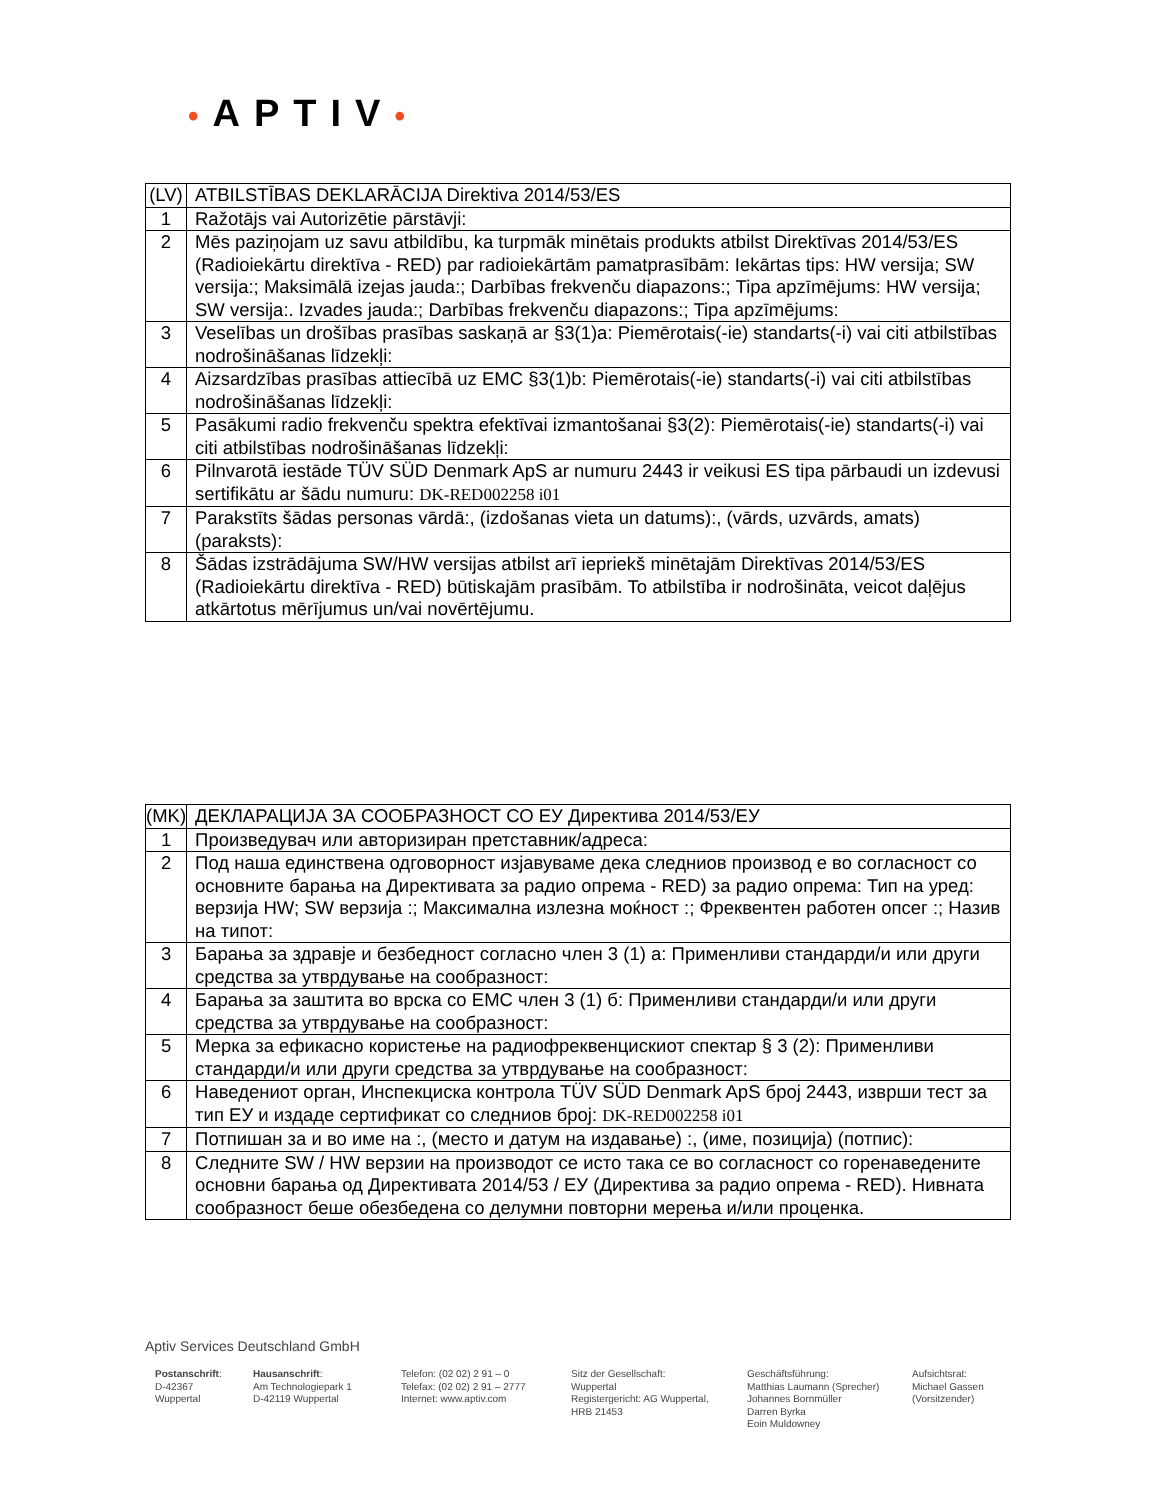•APTIV•
| (LV) | ATBILSTĪBAS DEKLARĀCIJA Direktiva 2014/53/ES |
| 1 | Ražotājs vai Autorizētie pārstāvji: |
| 2 | Mēs paziņojam uz savu atbildību, ka turpmāk minētais produkts atbilst Direktīvas 2014/53/ES (Radioiekārtu direktīva - RED) par radioiekārtām pamatprasībām: Iekārtas tips: HW versija; SW versija:; Maksimālā izejas jauda:; Darbības frekvenču diapazons:; Tipa apzīmējums: HW versija; SW versija:. Izvades jauda:; Darbības frekvenču diapazons:; Tipa apzīmējums: |
| 3 | Veselības un drošības prasības saskaņā ar §3(1)a: Piemērotais(-ie) standarts(-i) vai citi atbilstības nodrošināšanas līdzekļi: |
| 4 | Aizsardzības prasības attiecībā uz EMC §3(1)b: Piemērotais(-ie) standarts(-i) vai citi atbilstības nodrošināšanas līdzekļi: |
| 5 | Pasākumi radio frekvenču spektra efektīvai izmantošanai §3(2): Piemērotais(-ie) standarts(-i) vai citi atbilstības nodrošināšanas līdzekļi: |
| 6 | Pilnvarotā iestāde TÜV SÜD Denmark ApS ar numuru 2443 ir veikusi ES tipa pārbaudi un izdevusi sertifikātu ar šādu numuru: DK-RED002258 i01 |
| 7 | Parakstīts šādas personas vārdā:, (izdošanas vieta un datums):, (vārds, uzvārds, amats) (paraksts): |
| 8 | Šādas izstrādājuma SW/HW versijas atbilst arī iepriekš minētajām Direktīvas 2014/53/ES (Radioiekārtu direktīva - RED) būtiskajām prasībām. To atbilstība ir nodrošināta, veicot daļējus atkārtotus mērījumus un/vai novērtējumu. |
| (MK) | ДЕКЛАРАЦИЈА ЗА СООБРАЗНОСТ СО ЕУ Директива 2014/53/ЕУ |
| 1 | Произведувач или авторизиран претставник/адреса: |
| 2 | Под наша единствена одговорност изјавуваме дека следниов производ е во согласност со основните барања на Директивата за радио опрема - RED) за радио опрема: Тип на уред: верзија HW; SW верзија :; Максимална излезна моќност :; Фреквентен работен опсег :; Назив на типот: |
| 3 | Барања за здравје и безбедност согласно член 3 (1) а: Применливи стандарди/и или други средства за утврдување на сообразност: |
| 4 | Барања за заштита во врска со EMC член 3 (1) б: Применливи стандарди/и или други средства за утврдување на сообразност: |
| 5 | Мерка за ефикасно користење на радиофреквенцискиот спектар § 3 (2): Применливи стандарди/и или други средства за утврдување на сообразност: |
| 6 | Наведениот орган, Инспекциска контрола TÜV SÜD Denmark ApS број 2443, изврши тест за тип ЕУ и издаде сертификат со следниов број: DK-RED002258 i01 |
| 7 | Потпишан за и во име на :, (место и датум на издавање) :, (име, позиција) (потпис): |
| 8 | Следните SW / HW верзии на производот се исто така се во согласност со горенаведените основни барања од Директивата 2014/53 / ЕУ (Директива за радио опрема - RED). Нивната сообразност беше обезбедена со делумни повторни мерења и/или проценка. |
Aptiv Services Deutschland GmbH
Postanschrift:
D-42367
Wuppertal
Hausanschrift:
Am Technologiepark 1
D-42119 Wuppertal
Telefon: (02 02) 2 91 – 0
Telefax: (02 02) 2 91 – 2777
Internet: www.aptiv.com
Sitz der Gesellschaft:
Wuppertal
Registergericht: AG Wuppertal,
HRB 21453
Geschäftsführung:
Matthias Laumann (Sprecher)
Johannes Bornmüller
Darren Byrka
Eoin Muldowney
Aufsichtsrat:
Michael Gassen
(Vorsitzender)